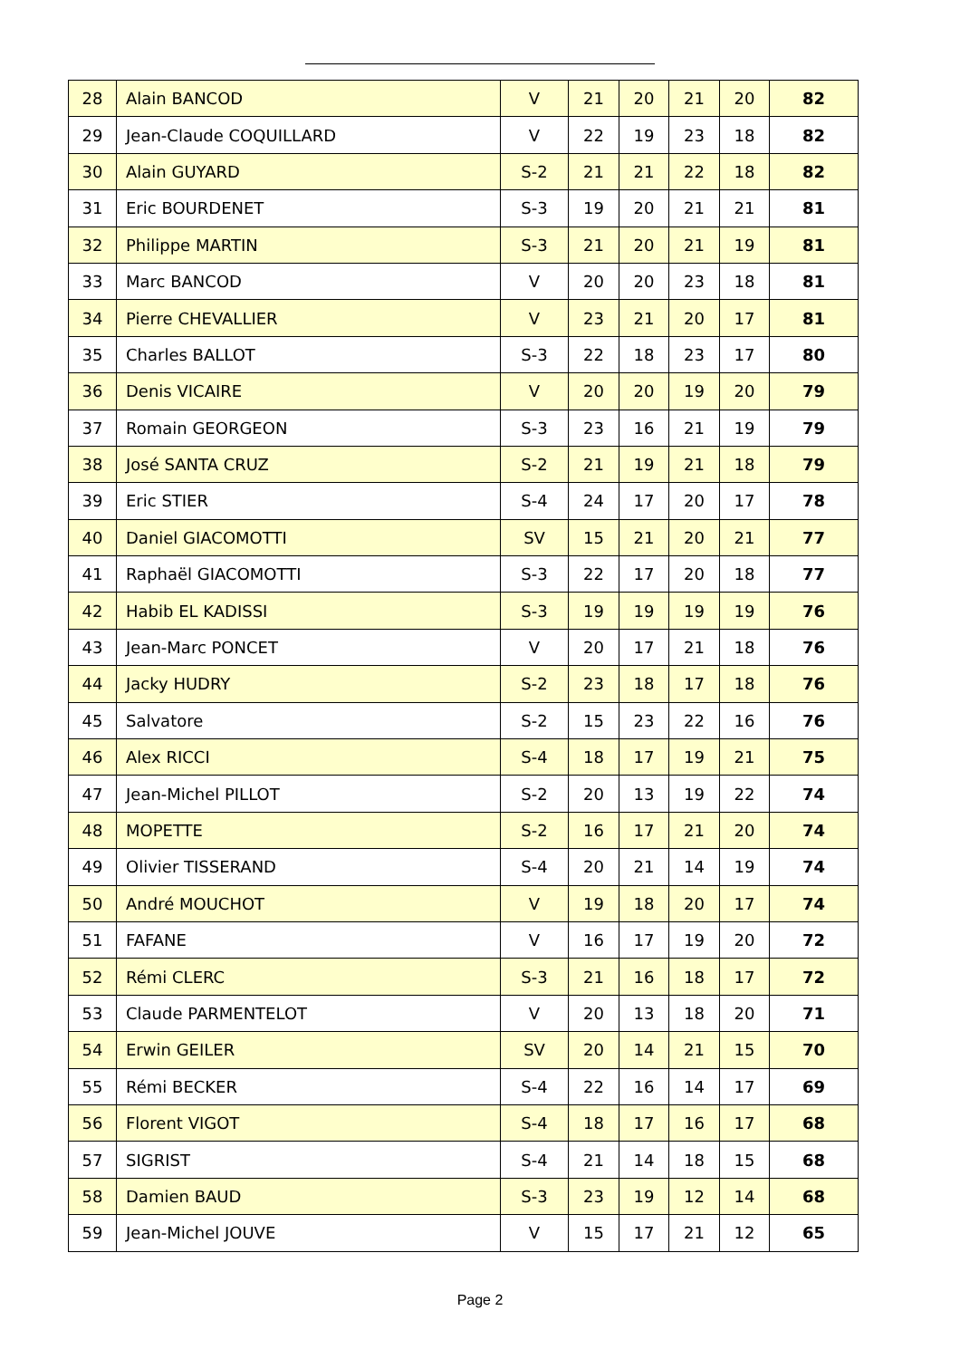| 28 | Alain BANCOD | V | 21 | 20 | 21 | 20 | 82 |
| 29 | Jean-Claude COQUILLARD | V | 22 | 19 | 23 | 18 | 82 |
| 30 | Alain GUYARD | S-2 | 21 | 21 | 22 | 18 | 82 |
| 31 | Eric BOURDENET | S-3 | 19 | 20 | 21 | 21 | 81 |
| 32 | Philippe MARTIN | S-3 | 21 | 20 | 21 | 19 | 81 |
| 33 | Marc BANCOD | V | 20 | 20 | 23 | 18 | 81 |
| 34 | Pierre CHEVALLIER | V | 23 | 21 | 20 | 17 | 81 |
| 35 | Charles BALLOT | S-3 | 22 | 18 | 23 | 17 | 80 |
| 36 | Denis VICAIRE | V | 20 | 20 | 19 | 20 | 79 |
| 37 | Romain GEORGEON | S-3 | 23 | 16 | 21 | 19 | 79 |
| 38 | José SANTA CRUZ | S-2 | 21 | 19 | 21 | 18 | 79 |
| 39 | Eric STIER | S-4 | 24 | 17 | 20 | 17 | 78 |
| 40 | Daniel GIACOMOTTI | SV | 15 | 21 | 20 | 21 | 77 |
| 41 | Raphaël GIACOMOTTI | S-3 | 22 | 17 | 20 | 18 | 77 |
| 42 | Habib EL KADISSI | S-3 | 19 | 19 | 19 | 19 | 76 |
| 43 | Jean-Marc PONCET | V | 20 | 17 | 21 | 18 | 76 |
| 44 | Jacky HUDRY | S-2 | 23 | 18 | 17 | 18 | 76 |
| 45 | Salvatore | S-2 | 15 | 23 | 22 | 16 | 76 |
| 46 | Alex RICCI | S-4 | 18 | 17 | 19 | 21 | 75 |
| 47 | Jean-Michel PILLOT | S-2 | 20 | 13 | 19 | 22 | 74 |
| 48 | MOPETTE | S-2 | 16 | 17 | 21 | 20 | 74 |
| 49 | Olivier TISSERAND | S-4 | 20 | 21 | 14 | 19 | 74 |
| 50 | André MOUCHOT | V | 19 | 18 | 20 | 17 | 74 |
| 51 | FAFANE | V | 16 | 17 | 19 | 20 | 72 |
| 52 | Rémi CLERC | S-3 | 21 | 16 | 18 | 17 | 72 |
| 53 | Claude PARMENTELOT | V | 20 | 13 | 18 | 20 | 71 |
| 54 | Erwin GEILER | SV | 20 | 14 | 21 | 15 | 70 |
| 55 | Rémi BECKER | S-4 | 22 | 16 | 14 | 17 | 69 |
| 56 | Florent VIGOT | S-4 | 18 | 17 | 16 | 17 | 68 |
| 57 | SIGRIST | S-4 | 21 | 14 | 18 | 15 | 68 |
| 58 | Damien BAUD | S-3 | 23 | 19 | 12 | 14 | 68 |
| 59 | Jean-Michel JOUVE | V | 15 | 17 | 21 | 12 | 65 |
Page 2